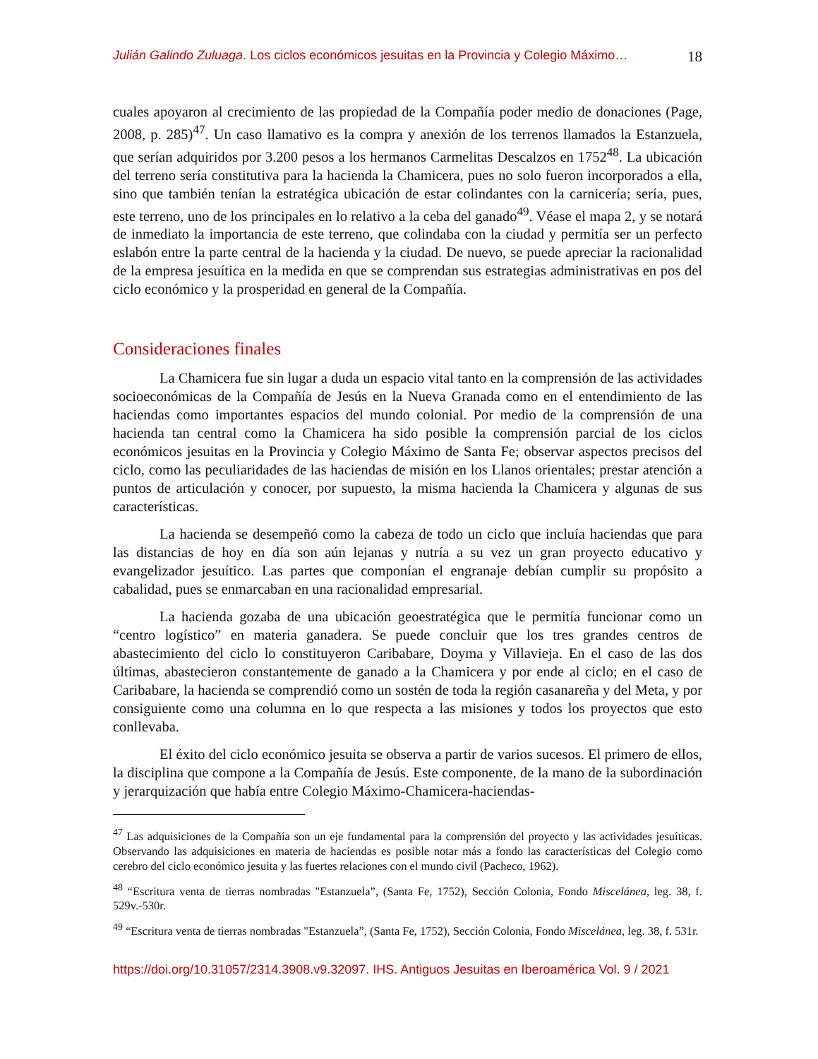Julián Galindo Zuluaga. Los ciclos económicos jesuitas en la Provincia y Colegio Máximo… 18
cuales apoyaron al crecimiento de las propiedad de la Compañía poder medio de donaciones (Page, 2008, p. 285)<sup>47</sup>. Un caso llamativo es la compra y anexión de los terrenos llamados la Estanzuela, que serían adquiridos por 3.200 pesos a los hermanos Carmelitas Descalzos en 1752<sup>48</sup>. La ubicación del terreno sería constitutiva para la hacienda la Chamicera, pues no solo fueron incorporados a ella, sino que también tenían la estratégica ubicación de estar colindantes con la carnicería; sería, pues, este terreno, uno de los principales en lo relativo a la ceba del ganado<sup>49</sup>. Véase el mapa 2, y se notará de inmediato la importancia de este terreno, que colindaba con la ciudad y permitía ser un perfecto eslabón entre la parte central de la hacienda y la ciudad. De nuevo, se puede apreciar la racionalidad de la empresa jesuítica en la medida en que se comprendan sus estrategias administrativas en pos del ciclo económico y la prosperidad en general de la Compañía.
Consideraciones finales
La Chamicera fue sin lugar a duda un espacio vital tanto en la comprensión de las actividades socioeconómicas de la Compañía de Jesús en la Nueva Granada como en el entendimiento de las haciendas como importantes espacios del mundo colonial. Por medio de la comprensión de una hacienda tan central como la Chamicera ha sido posible la comprensión parcial de los ciclos económicos jesuitas en la Provincia y Colegio Máximo de Santa Fe; observar aspectos precisos del ciclo, como las peculiaridades de las haciendas de misión en los Llanos orientales; prestar atención a puntos de articulación y conocer, por supuesto, la misma hacienda la Chamicera y algunas de sus características.
La hacienda se desempeñó como la cabeza de todo un ciclo que incluía haciendas que para las distancias de hoy en día son aún lejanas y nutría a su vez un gran proyecto educativo y evangelizador jesuítico. Las partes que componían el engranaje debían cumplir su propósito a cabalidad, pues se enmarcaban en una racionalidad empresarial.
La hacienda gozaba de una ubicación geoestratégica que le permitía funcionar como un “centro logístico” en materia ganadera. Se puede concluir que los tres grandes centros de abastecimiento del ciclo lo constituyeron Caribabare, Doyma y Villavieja. En el caso de las dos últimas, abastecieron constantemente de ganado a la Chamicera y por ende al ciclo; en el caso de Caribabare, la hacienda se comprendió como un sostén de toda la región casanareña y del Meta, y por consiguiente como una columna en lo que respecta a las misiones y todos los proyectos que esto conllevaba.
El éxito del ciclo económico jesuita se observa a partir de varios sucesos. El primero de ellos, la disciplina que compone a la Compañía de Jesús. Este componente, de la mano de la subordinación y jerarquización que había entre Colegio Máximo-Chamicera-haciendas-
<sup>47</sup> Las adquisiciones de la Compañía son un eje fundamental para la comprensión del proyecto y las actividades jesuíticas. Observando las adquisiciones en materia de haciendas es posible notar más a fondo las características del Colegio como cerebro del ciclo económico jesuita y las fuertes relaciones con el mundo civil (Pacheco, 1962).
<sup>48</sup> “Escritura venta de tierras nombradas "Estanzuela”, (Santa Fe, 1752), Sección Colonia, Fondo Miscelánea, leg. 38, f. 529v.-530r.
<sup>49</sup> “Escritura venta de tierras nombradas "Estanzuela”, (Santa Fe, 1752), Sección Colonia, Fondo Miscelánea, leg. 38, f. 531r.
https://doi.org/10.31057/2314.3908.v9.32097. IHS. Antiguos Jesuitas en Iberoamérica Vol. 9 / 2021